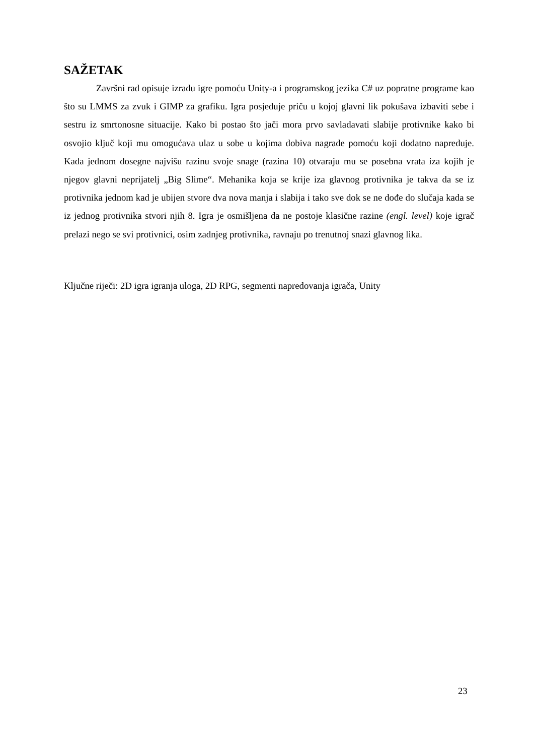SAŽETAK
Završni rad opisuje izradu igre pomoću Unity-a i programskog jezika C# uz popratne programe kao što su LMMS za zvuk i GIMP za grafiku. Igra posjeduje priču u kojoj glavni lik pokušava izbaviti sebe i sestru iz smrtonosne situacije. Kako bi postao što jači mora prvo savladavati slabije protivnike kako bi osvojio ključ koji mu omogućava ulaz u sobe u kojima dobiva nagrade pomoću koji dodatno napreduje. Kada jednom dosegne najvišu razinu svoje snage (razina 10) otvaraju mu se posebna vrata iza kojih je njegov glavni neprijatelj „Big Slime“. Mehanika koja se krije iza glavnog protivnika je takva da se iz protivnika jednom kad je ubijen stvore dva nova manja i slabija i tako sve dok se ne dođe do slučaja kada se iz jednog protivnika stvori njih 8. Igra je osmišljena da ne postoje klasične razine (engl. level) koje igrač prelazi nego se svi protivnici, osim zadnjeg protivnika, ravnaju po trenutnoj snazi glavnog lika.
Ključne riječi: 2D igra igranja uloga, 2D RPG, segmenti napredovanja igrača, Unity
23